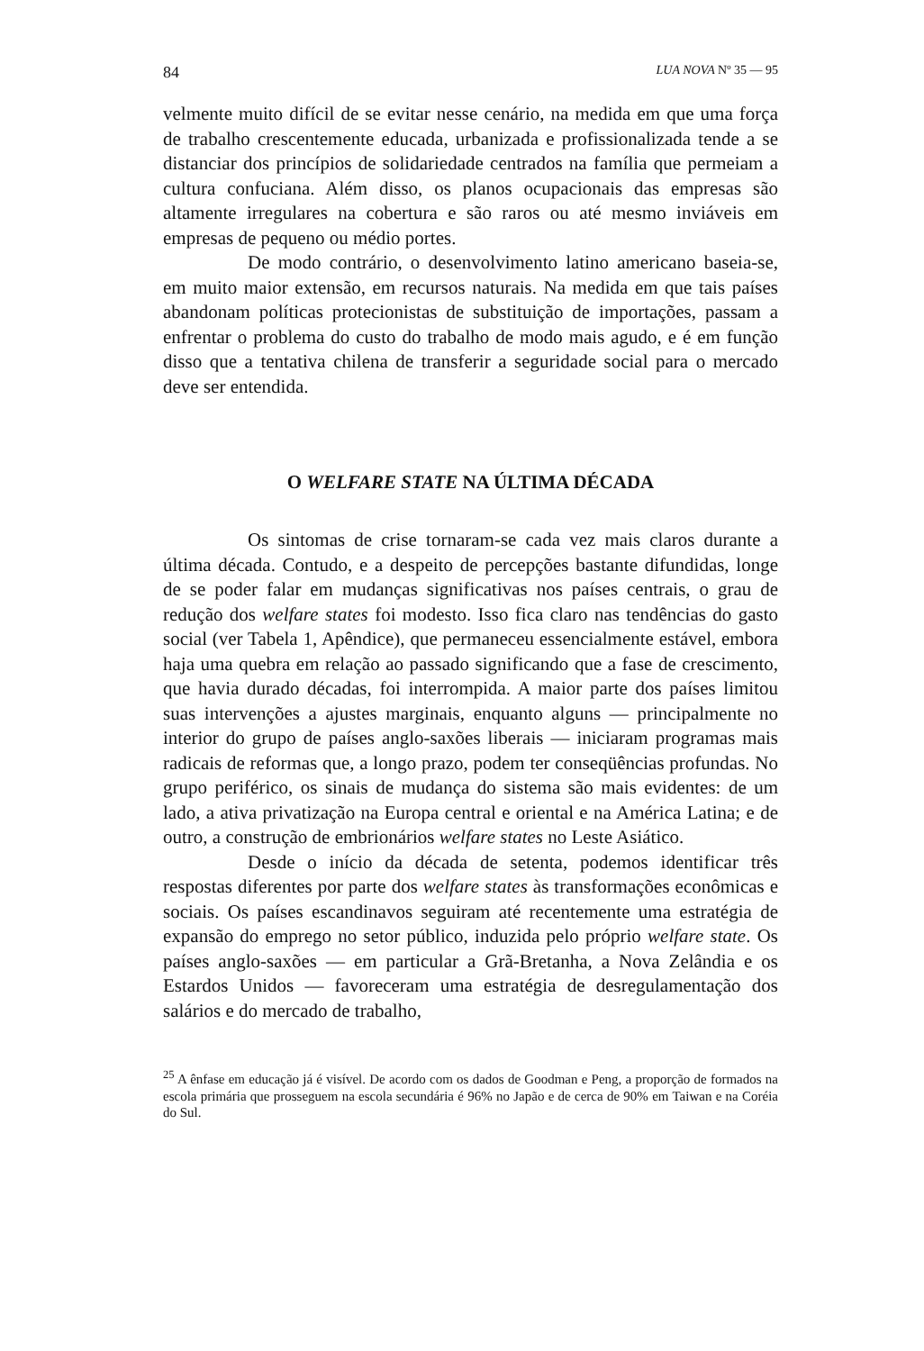84 LUA NOVA Nº 35 — 95
velmente muito difícil de se evitar nesse cenário, na medida em que uma força de trabalho crescentemente educada, urbanizada e profissionalizada tende a se distanciar dos princípios de solidariedade centrados na família que permeiam a cultura confuciana. Além disso, os planos ocupacionais das empresas são altamente irregulares na cobertura e são raros ou até mesmo inviáveis em empresas de pequeno ou médio portes.
De modo contrário, o desenvolvimento latino americano baseia-se, em muito maior extensão, em recursos naturais. Na medida em que tais países abandonam políticas protecionistas de substituição de importações, passam a enfrentar o problema do custo do trabalho de modo mais agudo, e é em função disso que a tentativa chilena de transferir a seguridade social para o mercado deve ser entendida.
O WELFARE STATE NA ÚLTIMA DÉCADA
Os sintomas de crise tornaram-se cada vez mais claros durante a última década. Contudo, e a despeito de percepções bastante difundidas, longe de se poder falar em mudanças significativas nos países centrais, o grau de redução dos welfare states foi modesto. Isso fica claro nas tendências do gasto social (ver Tabela 1, Apêndice), que permaneceu essencialmente estável, embora haja uma quebra em relação ao passado significando que a fase de crescimento, que havia durado décadas, foi interrompida. A maior parte dos países limitou suas intervenções a ajustes marginais, enquanto alguns — principalmente no interior do grupo de países anglo-saxões liberais — iniciaram programas mais radicais de reformas que, a longo prazo, podem ter conseqüências profundas. No grupo periférico, os sinais de mudança do sistema são mais evidentes: de um lado, a ativa privatização na Europa central e oriental e na América Latina; e de outro, a construção de embrionários welfare states no Leste Asiático.
Desde o início da década de setenta, podemos identificar três respostas diferentes por parte dos welfare states às transformações econômicas e sociais. Os países escandinavos seguiram até recentemente uma estratégia de expansão do emprego no setor público, induzida pelo próprio welfare state. Os países anglo-saxões — em particular a Grã-Bretanha, a Nova Zelândia e os Estardos Unidos — favoreceram uma estratégia de desregulamentação dos salários e do mercado de trabalho,
<sup>25</sup> A ênfase em educação já é visível. De acordo com os dados de Goodman e Peng, a proporção de formados na escola primária que prosseguem na escola secundária é 96% no Japão e de cerca de 90% em Taiwan e na Coréia do Sul.